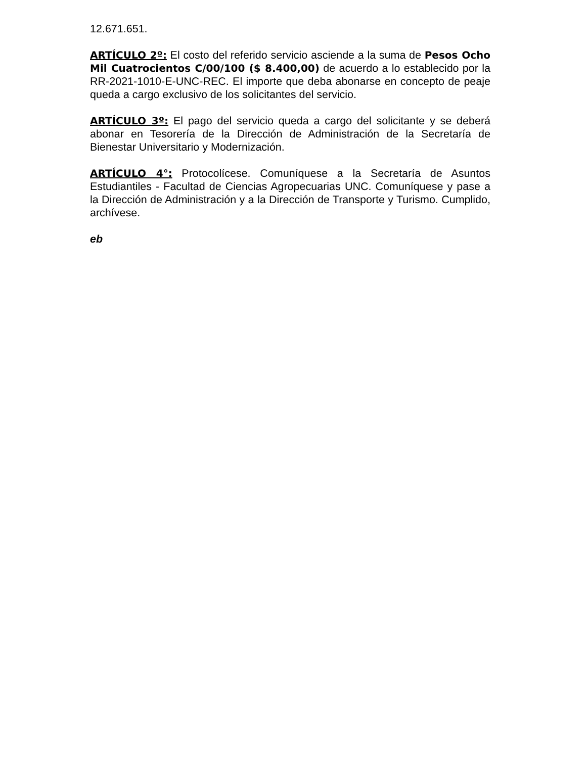12.671.651.
ARTÍCULO 2º: El costo del referido servicio asciende a la suma de Pesos Ocho Mil Cuatrocientos C/00/100 ($ 8.400,00) de acuerdo a lo establecido por la RR-2021-1010-E-UNC-REC. El importe que deba abonarse en concepto de peaje queda a cargo exclusivo de los solicitantes del servicio.
ARTÍCULO 3º: El pago del servicio queda a cargo del solicitante y se deberá abonar en Tesorería de la Dirección de Administración de la Secretaría de Bienestar Universitario y Modernización.
ARTÍCULO 4°: Protocolícese. Comuníquese a la Secretaría de Asuntos Estudiantiles - Facultad de Ciencias Agropecuarias UNC. Comuníquese y pase a la Dirección de Administración y a la Dirección de Transporte y Turismo. Cumplido, archívese.
eb